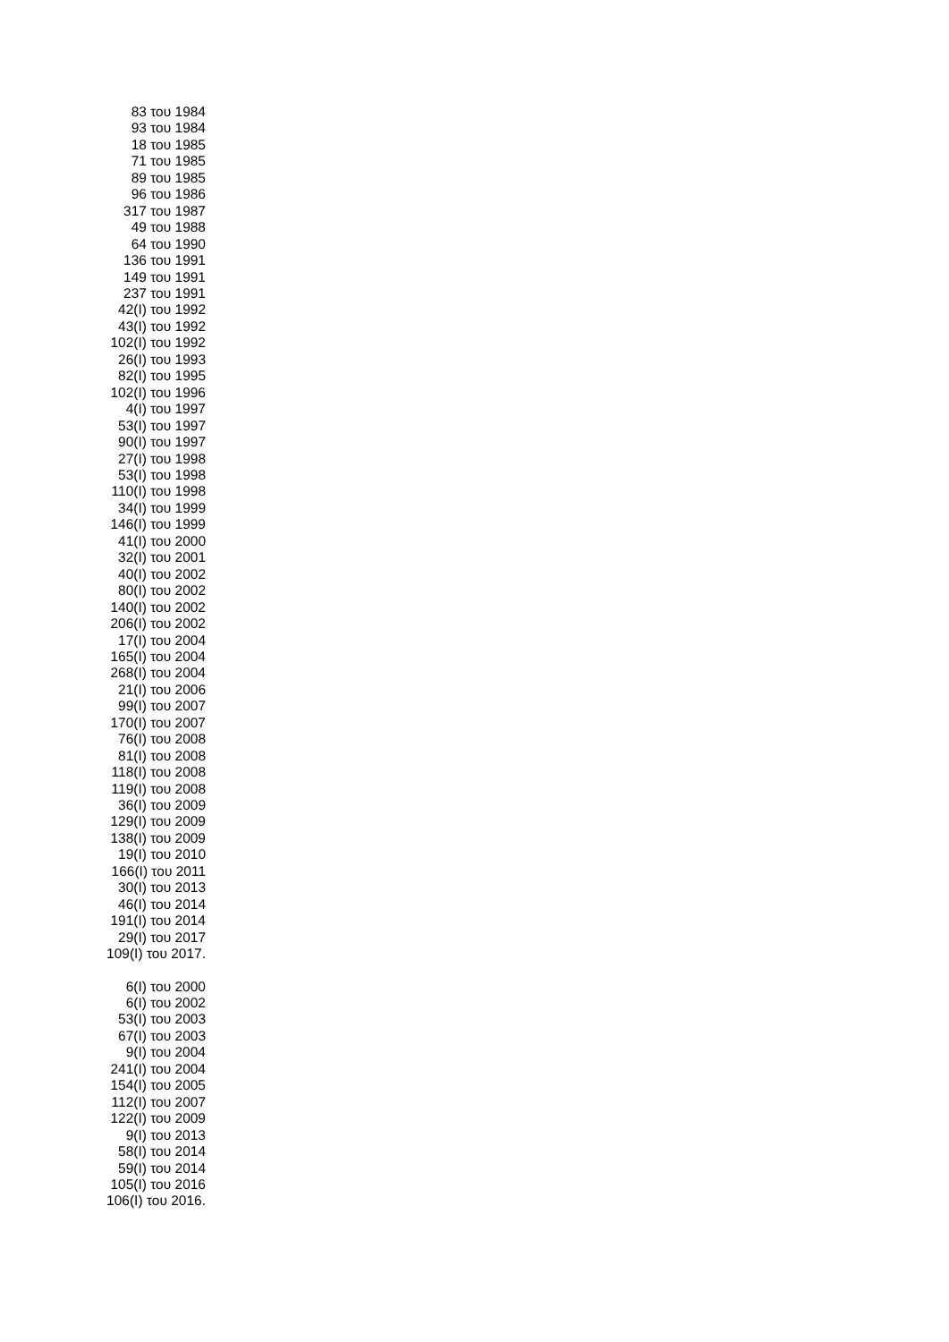83 του 1984
93 του 1984
18 του 1985
71 του 1985
89 του 1985
96 του 1986
317 του 1987
49 του 1988
64 του 1990
136 του 1991
149 του 1991
237 του 1991
42(I) του 1992
43(I) του 1992
102(I) του 1992
26(I) του 1993
82(I) του 1995
102(I) του 1996
4(I) του 1997
53(I) του 1997
90(I) του 1997
27(I) του 1998
53(I) του 1998
110(I) του 1998
34(I) του 1999
146(I) του 1999
41(I) του 2000
32(I) του 2001
40(I) του 2002
80(I) του 2002
140(I) του 2002
206(I) του 2002
17(I) του 2004
165(I) του 2004
268(I) του 2004
21(I) του 2006
99(I) του 2007
170(I) του 2007
76(I) του 2008
81(I) του 2008
118(I) του 2008
119(I) του 2008
36(I) του 2009
129(I) του 2009
138(I) του 2009
19(I) του 2010
166(I) του 2011
30(I) του 2013
46(I) του 2014
191(I) του 2014
29(I) του 2017
109(I) του 2017.
6(I) του 2000
6(I) του 2002
53(I) του 2003
67(I) του 2003
9(I) του 2004
241(I) του 2004
154(I) του 2005
112(I) του 2007
122(I) του 2009
9(I) του 2013
58(I) του 2014
59(I) του 2014
105(I) του 2016
106(I) του 2016.